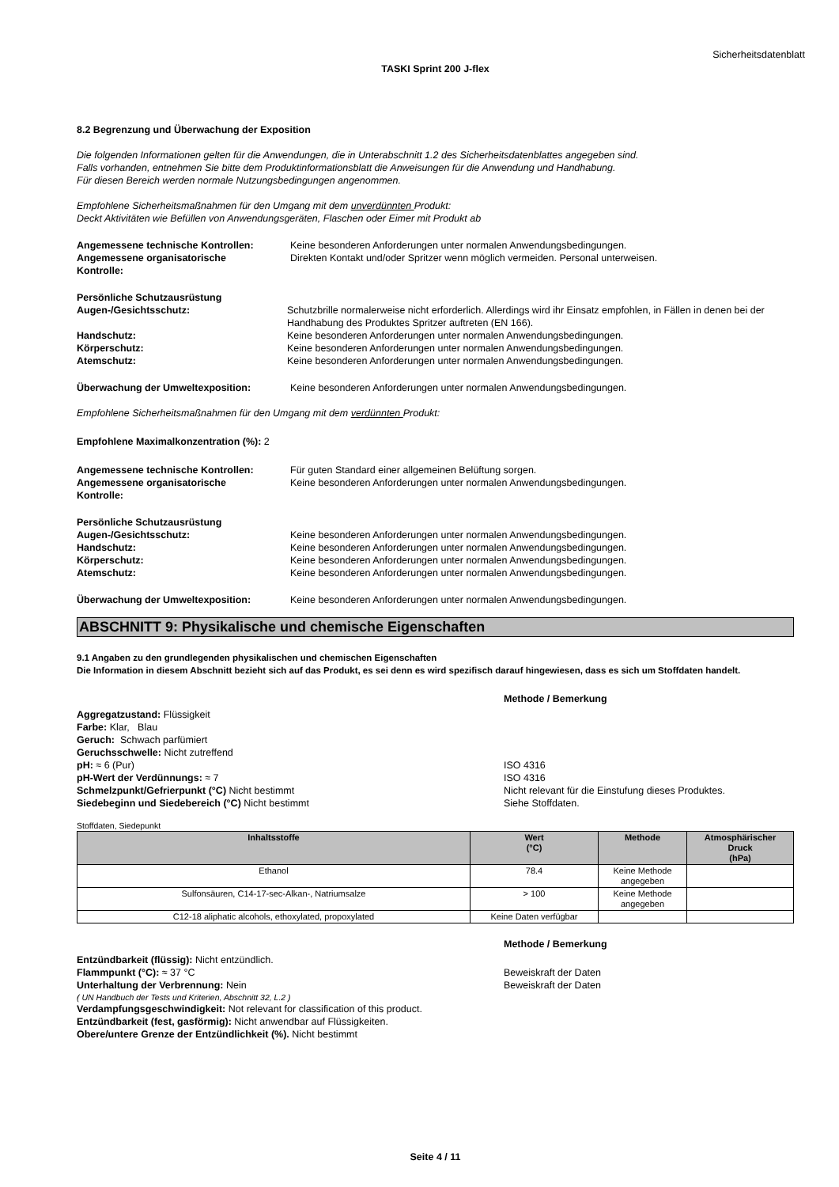Sicherheitsdatenblatt
TASKI Sprint 200 J-flex
8.2 Begrenzung und Überwachung der Exposition
Die folgenden Informationen gelten für die Anwendungen, die in Unterabschnitt 1.2 des Sicherheitsdatenblattes angegeben sind.
Falls vorhanden, entnehmen Sie bitte dem Produktinformationsblatt die Anweisungen für die Anwendung und Handhabung.
Für diesen Bereich werden normale Nutzungsbedingungen angenommen.
Empfohlene Sicherheitsmaßnahmen für den Umgang mit dem unverdünnten Produkt:
Deckt Aktivitäten wie Befüllen von Anwendungsgeräten, Flaschen oder Eimer mit Produkt ab
Angemessene technische Kontrollen: Keine besonderen Anforderungen unter normalen Anwendungsbedingungen.
Angemessene organisatorische
Kontrolle:
Direkten Kontakt und/oder Spritzer wenn möglich vermeiden. Personal unterweisen.
Persönliche Schutzausrüstung
Augen-/Gesichtsschutz: Schutzbrille normalerweise nicht erforderlich. Allerdings wird ihr Einsatz empfohlen, in Fällen in denen bei der Handhabung des Produktes Spritzer auftreten (EN 166).
Handschutz: Keine besonderen Anforderungen unter normalen Anwendungsbedingungen.
Körperschutz: Keine besonderen Anforderungen unter normalen Anwendungsbedingungen.
Atemschutz: Keine besonderen Anforderungen unter normalen Anwendungsbedingungen.
Überwachung der Umweltexposition: Keine besonderen Anforderungen unter normalen Anwendungsbedingungen.
Empfohlene Sicherheitsmaßnahmen für den Umgang mit dem verdünnten Produkt:
Empfohlene Maximalkonzentration (%): 2
Angemessene technische Kontrollen: Für guten Standard einer allgemeinen Belüftung sorgen.
Angemessene organisatorische
Kontrolle:
Keine besonderen Anforderungen unter normalen Anwendungsbedingungen.
Persönliche Schutzausrüstung
Augen-/Gesichtsschutz: Keine besonderen Anforderungen unter normalen Anwendungsbedingungen.
Handschutz: Keine besonderen Anforderungen unter normalen Anwendungsbedingungen.
Körperschutz: Keine besonderen Anforderungen unter normalen Anwendungsbedingungen.
Atemschutz: Keine besonderen Anforderungen unter normalen Anwendungsbedingungen.
Überwachung der Umweltexposition: Keine besonderen Anforderungen unter normalen Anwendungsbedingungen.
ABSCHNITT 9: Physikalische und chemische Eigenschaften
9.1 Angaben zu den grundlegenden physikalischen und chemischen Eigenschaften
Die Information in diesem Abschnitt bezieht sich auf das Produkt, es sei denn es wird spezifisch darauf hingewiesen, dass es sich um Stoffdaten handelt.
Methode / Bemerkung
Aggregatzustand: Flüssigkeit
Farbe: Klar, Blau
Geruch: Schwach parfümiert
Geruchsschwelle: Nicht zutreffend
pH: ≈ 6 (Pur) ISO 4316
pH-Wert der Verdünnungs: ≈ 7 ISO 4316
Schmelzpunkt/Gefrierpunkt (°C) Nicht bestimmt Nicht relevant für die Einstufung dieses Produktes.
Siedebeginn und Siedebereich (°C) Nicht bestimmt Siehe Stoffdaten.
Stoffdaten, Siedepunkt
| Inhaltsstoffe | Wert (°C) | Methode | Atmosphärischer Druck (hPa) |
| --- | --- | --- | --- |
| Ethanol | 78.4 | Keine Methode angegeben | |
| Sulfonsäuren, C14-17-sec-Alkan-, Natriumsalze | > 100 | Keine Methode angegeben | |
| C12-18 aliphatic alcohols, ethoxylated, propoxylated | Keine Daten verfügbar | | |
Methode / Bemerkung
Entzündbarkeit (flüssig): Nicht entzündlich.
Flammpunkt (°C): ≈ 37 °C Beweiskraft der Daten
Unterhaltung der Verbrennung: Nein Beweiskraft der Daten
( UN Handbuch der Tests und Kriterien, Abschnitt 32, L.2 )
Verdampfungsgeschwindigkeit: Not relevant for classification of this product.
Entzündbarkeit (fest, gasförmig): Nicht anwendbar auf Flüssigkeiten.
Obere/untere Grenze der Entzündlichkeit (%). Nicht bestimmt
Seite 4 / 11